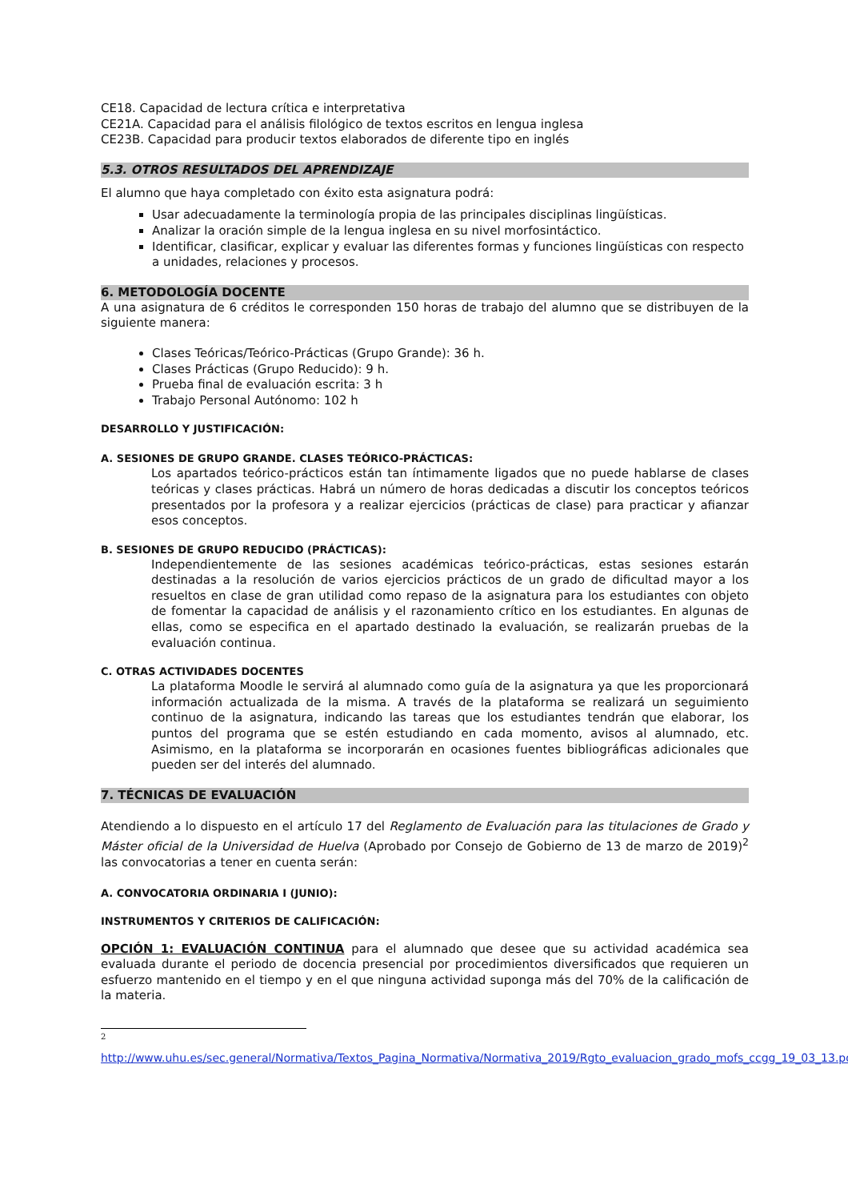CE18. Capacidad de lectura crítica e interpretativa
CE21A. Capacidad para el análisis filológico de textos escritos en lengua inglesa
CE23B. Capacidad para producir textos elaborados de diferente tipo en inglés
5.3. OTROS RESULTADOS DEL APRENDIZAJE
El alumno que haya completado con éxito esta asignatura podrá:
Usar adecuadamente la terminología propia de las principales disciplinas lingüísticas.
Analizar la oración simple de la lengua inglesa en su nivel morfosintáctico.
Identificar, clasificar, explicar y evaluar las diferentes formas y funciones lingüísticas con respecto a unidades, relaciones y procesos.
6. METODOLOGÍA DOCENTE
A una asignatura de 6 créditos le corresponden 150 horas de trabajo del alumno que se distribuyen de la siguiente manera:
Clases Teóricas/Teórico-Prácticas (Grupo Grande): 36 h.
Clases Prácticas (Grupo Reducido): 9 h.
Prueba final de evaluación escrita: 3 h
Trabajo Personal Autónomo: 102 h
DESARROLLO Y JUSTIFICACIÓN:
A. SESIONES DE GRUPO GRANDE. CLASES TEÓRICO-PRÁCTICAS:
Los apartados teórico-prácticos están tan íntimamente ligados que no puede hablarse de clases teóricas y clases prácticas. Habrá un número de horas dedicadas a discutir los conceptos teóricos presentados por la profesora y a realizar ejercicios (prácticas de clase) para practicar y afianzar esos conceptos.
B. SESIONES DE GRUPO REDUCIDO (PRÁCTICAS):
Independientemente de las sesiones académicas teórico-prácticas, estas sesiones estarán destinadas a la resolución de varios ejercicios prácticos de un grado de dificultad mayor a los resueltos en clase de gran utilidad como repaso de la asignatura para los estudiantes con objeto de fomentar la capacidad de análisis y el razonamiento crítico en los estudiantes. En algunas de ellas, como se especifica en el apartado destinado la evaluación, se realizarán pruebas de la evaluación continua.
C. OTRAS ACTIVIDADES DOCENTES
La plataforma Moodle le servirá al alumnado como guía de la asignatura ya que les proporcionará información actualizada de la misma. A través de la plataforma se realizará un seguimiento continuo de la asignatura, indicando las tareas que los estudiantes tendrán que elaborar, los puntos del programa que se estén estudiando en cada momento, avisos al alumnado, etc. Asimismo, en la plataforma se incorporarán en ocasiones fuentes bibliográficas adicionales que pueden ser del interés del alumnado.
7. TÉCNICAS DE EVALUACIÓN
Atendiendo a lo dispuesto en el artículo 17 del Reglamento de Evaluación para las titulaciones de Grado y Máster oficial de la Universidad de Huelva (Aprobado por Consejo de Gobierno de 13 de marzo de 2019)<sup>2</sup> las convocatorias a tener en cuenta serán:
A. CONVOCATORIA ORDINARIA I (JUNIO):
INSTRUMENTOS Y CRITERIOS DE CALIFICACIÓN:
OPCIÓN 1: EVALUACIÓN CONTINUA para el alumnado que desee que su actividad académica sea evaluada durante el periodo de docencia presencial por procedimientos diversificados que requieren un esfuerzo mantenido en el tiempo y en el que ninguna actividad suponga más del 70% de la calificación de la materia.
2
http://www.uhu.es/sec.general/Normativa/Textos_Pagina_Normativa/Normativa_2019/Rgto_evaluacion_grado_mofs_ccgg_19_03_13.pdf;